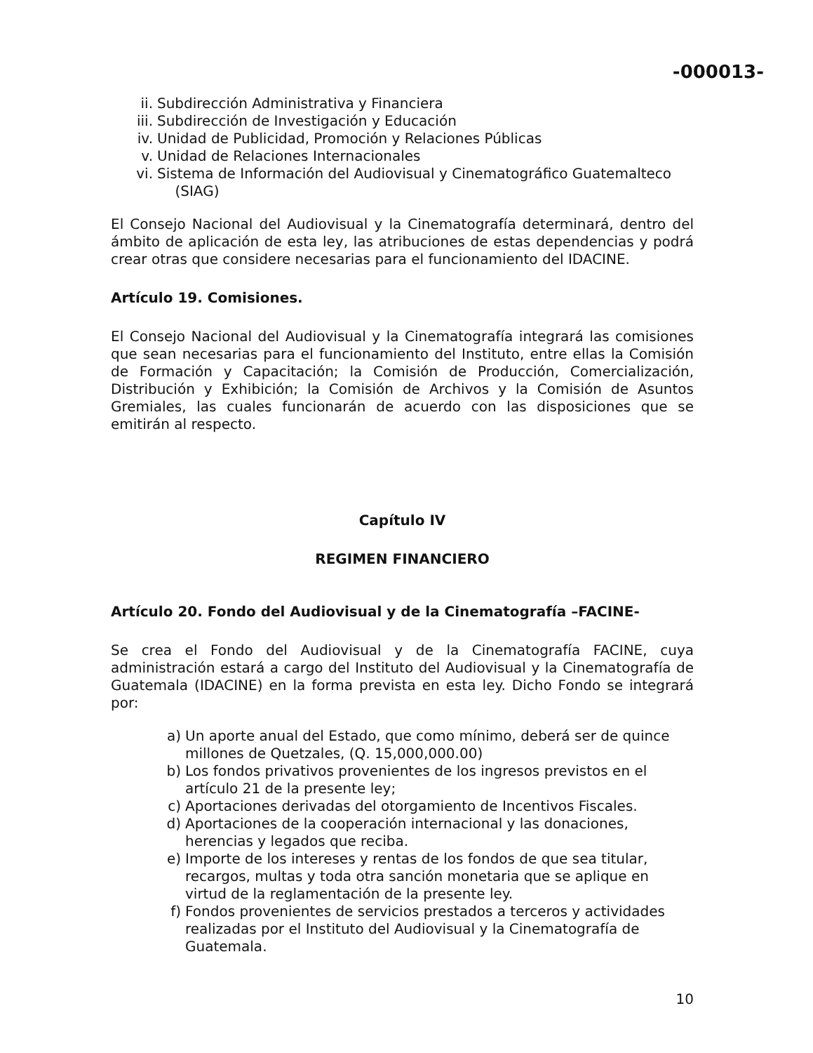-000013-
ii. Subdirección Administrativa y Financiera
iii. Subdirección de Investigación y Educación
iv. Unidad de Publicidad, Promoción y Relaciones Públicas
v. Unidad de Relaciones Internacionales
vi. Sistema de Información del Audiovisual y Cinematográfico Guatemalteco
(SIAG)
El Consejo Nacional del Audiovisual y la Cinematografía determinará, dentro del ámbito de aplicación de esta ley, las atribuciones de estas dependencias y podrá crear otras que considere necesarias para el funcionamiento del IDACINE.
Artículo 19. Comisiones.
El Consejo Nacional del Audiovisual y la Cinematografía integrará las comisiones que sean necesarias para el funcionamiento del Instituto, entre ellas la Comisión de Formación y Capacitación; la Comisión de Producción, Comercialización, Distribución y Exhibición; la Comisión de Archivos y la Comisión de Asuntos Gremiales, las cuales funcionarán de acuerdo con las disposiciones que se emitirán al respecto.
Capítulo IV
REGIMEN FINANCIERO
Artículo 20. Fondo del Audiovisual y de la Cinematografía –FACINE-
Se crea el Fondo del Audiovisual y de la Cinematografía FACINE, cuya administración estará a cargo del Instituto del Audiovisual y la Cinematografía de Guatemala (IDACINE) en la forma prevista en esta ley. Dicho Fondo se integrará por:
a) Un aporte anual del Estado, que como mínimo, deberá ser de quince millones de Quetzales, (Q. 15,000,000.00)
b) Los fondos privativos provenientes de los ingresos previstos en el artículo 21 de la presente ley;
c) Aportaciones derivadas del otorgamiento de Incentivos Fiscales.
d) Aportaciones de la cooperación internacional y las donaciones, herencias y legados que reciba.
e) Importe de los intereses y rentas de los fondos de que sea titular, recargos, multas y toda otra sanción monetaria que se aplique en virtud de la reglamentación de la presente ley.
f) Fondos provenientes de servicios prestados a terceros y actividades realizadas por el Instituto del Audiovisual y la Cinematografía de Guatemala.
10